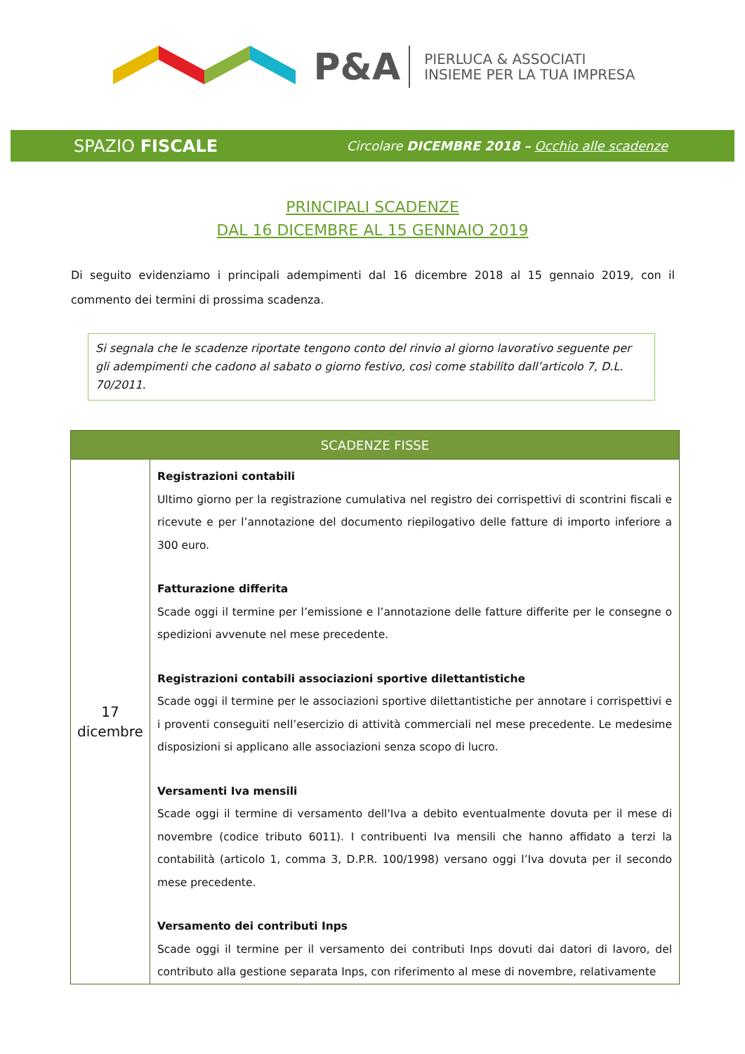P&A PIERLUCA & ASSOCIATI
INSIEME PER LA TUA IMPRESA
SPAZIO FISCALE Circolare DICEMBRE 2018 – Occhio alle scadenze
PRINCIPALI SCADENZE
DAL 16 DICEMBRE AL 15 GENNAIO 2019
Di seguito evidenziamo i principali adempimenti dal 16 dicembre 2018 al 15 gennaio 2019, con il commento dei termini di prossima scadenza.
Si segnala che le scadenze riportate tengono conto del rinvio al giorno lavorativo seguente per gli adempimenti che cadono al sabato o giorno festivo, così come stabilito dall’articolo 7, D.L. 70/2011.
| SCADENZE FISSE | |
| --- | --- |
| 17 dicembre | Registrazioni contabili Ultimo giorno per la registrazione cumulativa nel registro dei corrispettivi di scontrini fiscali e ricevute e per l’annotazione del documento riepilogativo delle fatture di importo inferiore a 300 euro. Fatturazione differita Scade oggi il termine per l’emissione e l’annotazione delle fatture differite per le consegne o spedizioni avvenute nel mese precedente. Registrazioni contabili associazioni sportive dilettantistiche Scade oggi il termine per le associazioni sportive dilettantistiche per annotare i corrispettivi e i proventi conseguiti nell’esercizio di attività commerciali nel mese precedente. Le medesime disposizioni si applicano alle associazioni senza scopo di lucro. Versamenti Iva mensili Scade oggi il termine di versamento dell'Iva a debito eventualmente dovuta per il mese di novembre (codice tributo 6011). I contribuenti Iva mensili che hanno affidato a terzi la contabilità (articolo 1, comma 3, D.P.R. 100/1998) versano oggi l’Iva dovuta per il secondo mese precedente. Versamento dei contributi Inps Scade oggi il termine per il versamento dei contributi Inps dovuti dai datori di lavoro, del contributo alla gestione separata Inps, con riferimento al mese di novembre, relativamente |